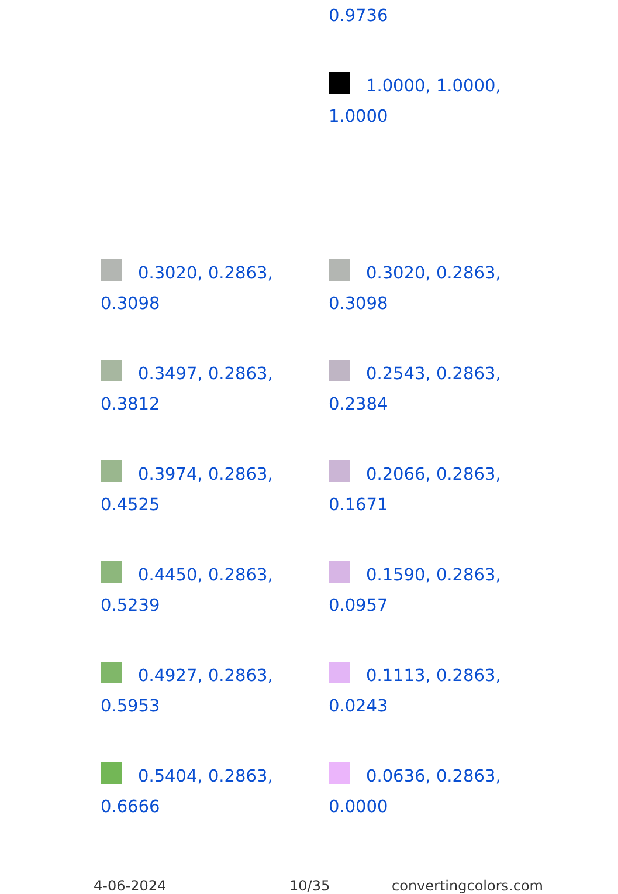0.9736
1.0000, 1.0000, 1.0000
0.3020, 0.2863, 0.3098
0.3020, 0.2863, 0.3098
0.3497, 0.2863, 0.3812
0.2543, 0.2863, 0.2384
0.3974, 0.2863, 0.4525
0.2066, 0.2863, 0.1671
0.4450, 0.2863, 0.5239
0.1590, 0.2863, 0.0957
0.4927, 0.2863, 0.5953
0.1113, 0.2863, 0.0243
0.5404, 0.2863, 0.6666
0.0636, 0.2863, 0.0000
4-06-2024 10/35 convertingcolors.com